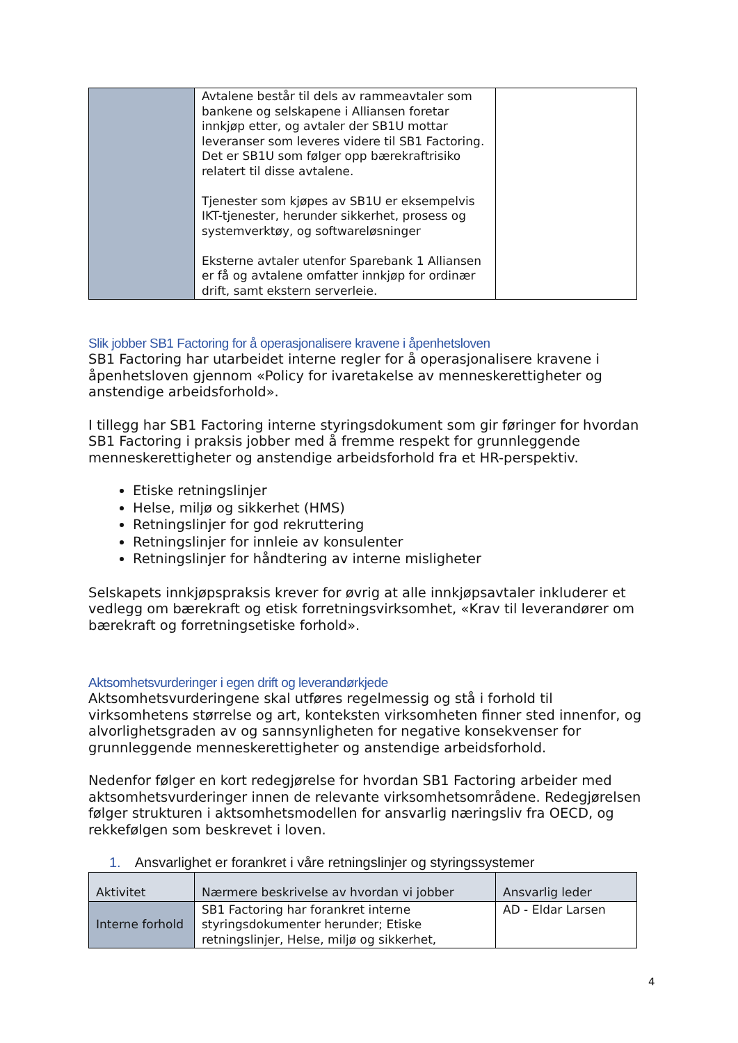| | Avtalene består til dels av rammeavtaler som bankene og selskapene i Alliansen foretar innkjøp etter, og avtaler der SB1U mottar leveranser som leveres videre til SB1 Factoring. Det er SB1U som følger opp bærekraftrisiko relatert til disse avtalene. Tjenester som kjøpes av SB1U er eksempelvis IKT-tjenester, herunder sikkerhet, prosess og systemverktøy, og softwareløsninger Eksterne avtaler utenfor Sparebank 1 Alliansen er få og avtalene omfatter innkjøp for ordinær drift, samt ekstern serverleie. | |
Slik jobber SB1 Factoring for å operasjonalisere kravene i åpenhetsloven
SB1 Factoring har utarbeidet interne regler for å operasjonalisere kravene i åpenhetsloven gjennom «Policy for ivaretakelse av menneskerettigheter og anstendige arbeidsforhold».
I tillegg har SB1 Factoring interne styringsdokument som gir føringer for hvordan SB1 Factoring i praksis jobber med å fremme respekt for grunnleggende menneskerettigheter og anstendige arbeidsforhold fra et HR-perspektiv.
Etiske retningslinjer
Helse, miljø og sikkerhet (HMS)
Retningslinjer for god rekruttering
Retningslinjer for innleie av konsulenter
Retningslinjer for håndtering av interne misligheter
Selskapets innkjøpspraksis krever for øvrig at alle innkjøpsavtaler inkluderer et vedlegg om bærekraft og etisk forretningsvirksomhet, «Krav til leverandører om bærekraft og forretningsetiske forhold».
Aktsomhetsvurderinger i egen drift og leverandørkjede
Aktsomhetsvurderingene skal utføres regelmessig og stå i forhold til virksomhetens størrelse og art, konteksten virksomheten finner sted innenfor, og alvorlighetsgraden av og sannsynligheten for negative konsekvenser for grunnleggende menneskerettigheter og anstendige arbeidsforhold.
Nedenfor følger en kort redegjørelse for hvordan SB1 Factoring arbeider med aktsomhetsvurderinger innen de relevante virksomhetsområdene. Redegjørelsen følger strukturen i aktsomhetsmodellen for ansvarlig næringsliv fra OECD, og rekkefølgen som beskrevet i loven.
1. Ansvarlighet er forankret i våre retningslinjer og styringssystemer
| Aktivitet | Nærmere beskrivelse av hvordan vi jobber | Ansvarlig leder |
| --- | --- | --- |
| Interne forhold | SB1 Factoring har forankret interne styringsdokumenter herunder; Etiske retningslinjer, Helse, miljø og sikkerhet, | AD - Eldar Larsen |
4